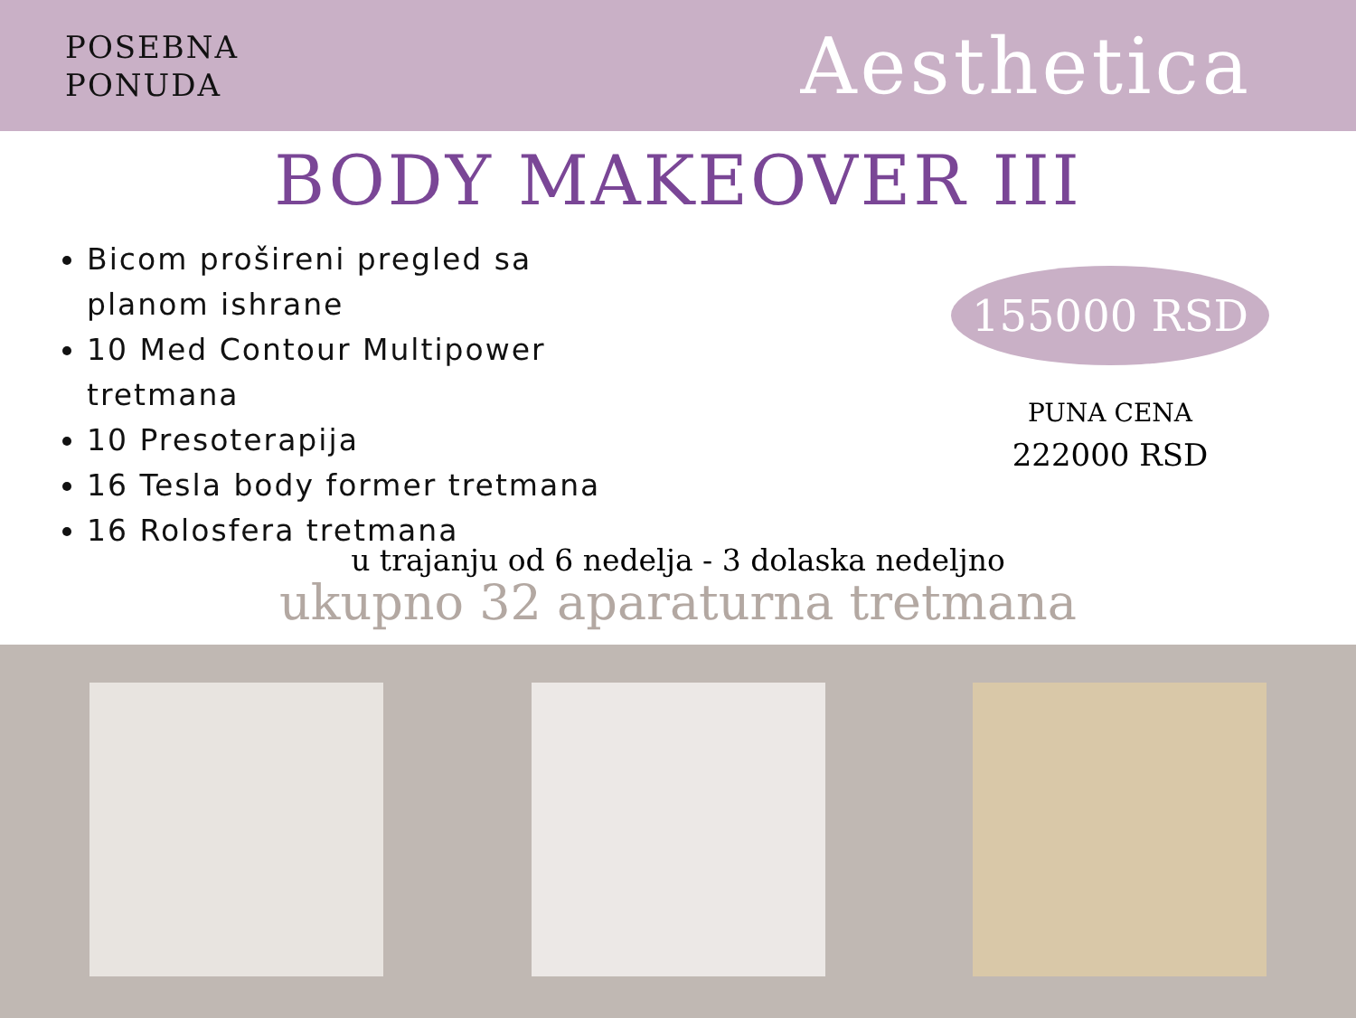POSEBNA
PONUDA
Aesthetica
BODY MAKEOVER III
Bicom prošireni pregled sa planom ishrane
10 Med Contour Multipower tretmana
10 Presoterapija
16 Tesla body former tretmana
16 Rolosfera tretmana
155000 RSD
PUNA CENA
222000 RSD
u trajanju od 6 nedelja - 3 dolaska nedeljno
ukupno 32 aparaturna tretmana